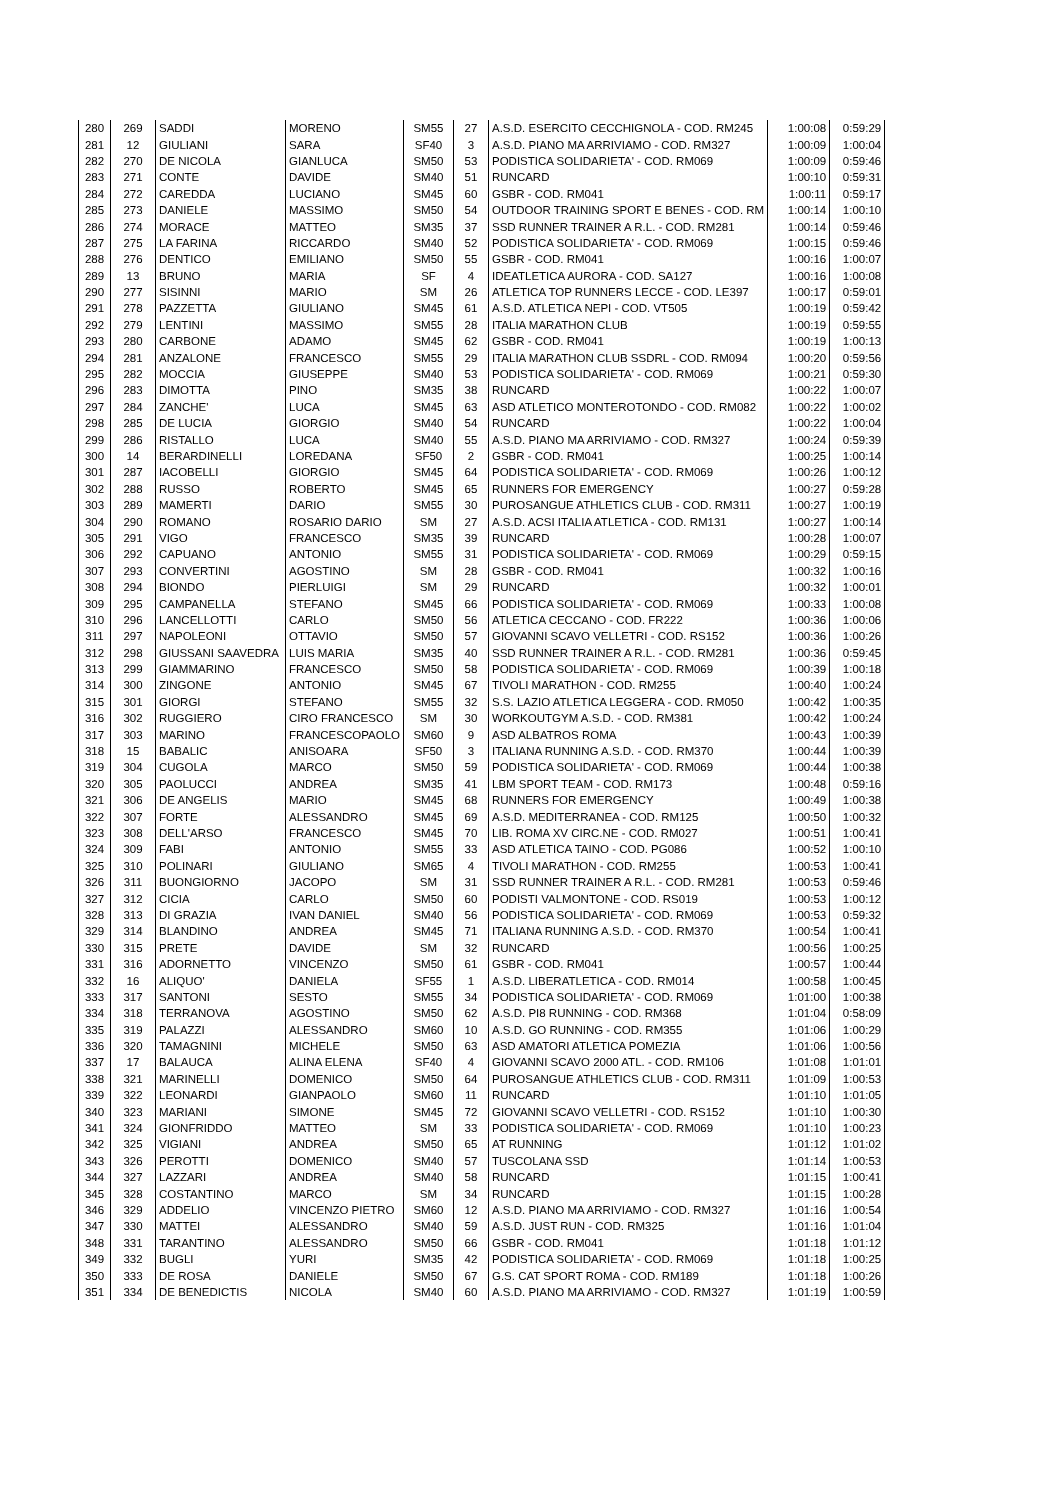| 280 | 269 | SADDI | MORENO | SM55 | 27 | A.S.D. ESERCITO CECCHIGNOLA - COD. RM245 | 1:00:08 | 0:59:29 | |
| 281 | 12 | GIULIANI | SARA | SF40 | 3 | A.S.D. PIANO MA ARRIVIAMO - COD. RM327 | 1:00:09 | 1:00:04 | |
| 282 | 270 | DE NICOLA | GIANLUCA | SM50 | 53 | PODISTICA SOLIDARIETA' - COD. RM069 | 1:00:09 | 0:59:46 | |
| 283 | 271 | CONTE | DAVIDE | SM40 | 51 | RUNCARD | 1:00:10 | 0:59:31 | |
| 284 | 272 | CAREDDA | LUCIANO | SM45 | 60 | GSBR - COD. RM041 | 1:00:11 | 0:59:17 | |
| 285 | 273 | DANIELE | MASSIMO | SM50 | 54 | OUTDOOR TRAINING SPORT E BENES - COD. RM | 1:00:14 | 1:00:10 | |
| 286 | 274 | MORACE | MATTEO | SM35 | 37 | SSD RUNNER TRAINER A R.L. - COD. RM281 | 1:00:14 | 0:59:46 | |
| 287 | 275 | LA FARINA | RICCARDO | SM40 | 52 | PODISTICA SOLIDARIETA' - COD. RM069 | 1:00:15 | 0:59:46 | |
| 288 | 276 | DENTICO | EMILIANO | SM50 | 55 | GSBR - COD. RM041 | 1:00:16 | 1:00:07 | |
| 289 | 13 | BRUNO | MARIA | SF | 4 | IDEATLETICA AURORA - COD. SA127 | 1:00:16 | 1:00:08 | |
| 290 | 277 | SISINNI | MARIO | SM | 26 | ATLETICA TOP RUNNERS LECCE - COD. LE397 | 1:00:17 | 0:59:01 | |
| 291 | 278 | PAZZETTA | GIULIANO | SM45 | 61 | A.S.D. ATLETICA NEPI - COD. VT505 | 1:00:19 | 0:59:42 | |
| 292 | 279 | LENTINI | MASSIMO | SM55 | 28 | ITALIA MARATHON CLUB | 1:00:19 | 0:59:55 | |
| 293 | 280 | CARBONE | ADAMO | SM45 | 62 | GSBR - COD. RM041 | 1:00:19 | 1:00:13 | |
| 294 | 281 | ANZALONE | FRANCESCO | SM55 | 29 | ITALIA MARATHON CLUB SSDRL - COD. RM094 | 1:00:20 | 0:59:56 | |
| 295 | 282 | MOCCIA | GIUSEPPE | SM40 | 53 | PODISTICA SOLIDARIETA' - COD. RM069 | 1:00:21 | 0:59:30 | |
| 296 | 283 | DIMOTTA | PINO | SM35 | 38 | RUNCARD | 1:00:22 | 1:00:07 | |
| 297 | 284 | ZANCHE' | LUCA | SM45 | 63 | ASD ATLETICO MONTEROTONDO - COD. RM082 | 1:00:22 | 1:00:02 | |
| 298 | 285 | DE LUCIA | GIORGIO | SM40 | 54 | RUNCARD | 1:00:22 | 1:00:04 | |
| 299 | 286 | RISTALLO | LUCA | SM40 | 55 | A.S.D. PIANO MA ARRIVIAMO - COD. RM327 | 1:00:24 | 0:59:39 | |
| 300 | 14 | BERARDINELLI | LOREDANA | SF50 | 2 | GSBR - COD. RM041 | 1:00:25 | 1:00:14 | |
| 301 | 287 | IACOBELLI | GIORGIO | SM45 | 64 | PODISTICA SOLIDARIETA' - COD. RM069 | 1:00:26 | 1:00:12 | |
| 302 | 288 | RUSSO | ROBERTO | SM45 | 65 | RUNNERS FOR EMERGENCY | 1:00:27 | 0:59:28 | |
| 303 | 289 | MAMERTI | DARIO | SM55 | 30 | PUROSANGUE ATHLETICS CLUB - COD. RM311 | 1:00:27 | 1:00:19 | |
| 304 | 290 | ROMANO | ROSARIO DARIO | SM | 27 | A.S.D. ACSI ITALIA ATLETICA - COD. RM131 | 1:00:27 | 1:00:14 | |
| 305 | 291 | VIGO | FRANCESCO | SM35 | 39 | RUNCARD | 1:00:28 | 1:00:07 | |
| 306 | 292 | CAPUANO | ANTONIO | SM55 | 31 | PODISTICA SOLIDARIETA' - COD. RM069 | 1:00:29 | 0:59:15 | |
| 307 | 293 | CONVERTINI | AGOSTINO | SM | 28 | GSBR - COD. RM041 | 1:00:32 | 1:00:16 | |
| 308 | 294 | BIONDO | PIERLUIGI | SM | 29 | RUNCARD | 1:00:32 | 1:00:01 | |
| 309 | 295 | CAMPANELLA | STEFANO | SM45 | 66 | PODISTICA SOLIDARIETA' - COD. RM069 | 1:00:33 | 1:00:08 | |
| 310 | 296 | LANCELLOTTI | CARLO | SM50 | 56 | ATLETICA CECCANO - COD. FR222 | 1:00:36 | 1:00:06 | |
| 311 | 297 | NAPOLEONI | OTTAVIO | SM50 | 57 | GIOVANNI SCAVO VELLETRI - COD. RS152 | 1:00:36 | 1:00:26 | |
| 312 | 298 | GIUSSANI SAAVEDRA | LUIS MARIA | SM35 | 40 | SSD RUNNER TRAINER A R.L. - COD. RM281 | 1:00:36 | 0:59:45 | |
| 313 | 299 | GIAMMARINO | FRANCESCO | SM50 | 58 | PODISTICA SOLIDARIETA' - COD. RM069 | 1:00:39 | 1:00:18 | |
| 314 | 300 | ZINGONE | ANTONIO | SM45 | 67 | TIVOLI MARATHON - COD. RM255 | 1:00:40 | 1:00:24 | |
| 315 | 301 | GIORGI | STEFANO | SM55 | 32 | S.S. LAZIO ATLETICA LEGGERA - COD. RM050 | 1:00:42 | 1:00:35 | |
| 316 | 302 | RUGGIERO | CIRO FRANCESCO | SM | 30 | WORKOUTGYM A.S.D. - COD. RM381 | 1:00:42 | 1:00:24 | |
| 317 | 303 | MARINO | FRANCESCOPAOLO | SM60 | 9 | ASD ALBATROS ROMA | 1:00:43 | 1:00:39 | |
| 318 | 15 | BABALIC | ANISOARA | SF50 | 3 | ITALIANA RUNNING A.S.D. - COD. RM370 | 1:00:44 | 1:00:39 | |
| 319 | 304 | CUGOLA | MARCO | SM50 | 59 | PODISTICA SOLIDARIETA' - COD. RM069 | 1:00:44 | 1:00:38 | |
| 320 | 305 | PAOLUCCI | ANDREA | SM35 | 41 | LBM SPORT TEAM - COD. RM173 | 1:00:48 | 0:59:16 | |
| 321 | 306 | DE ANGELIS | MARIO | SM45 | 68 | RUNNERS FOR EMERGENCY | 1:00:49 | 1:00:38 | |
| 322 | 307 | FORTE | ALESSANDRO | SM45 | 69 | A.S.D. MEDITERRANEA - COD. RM125 | 1:00:50 | 1:00:32 | |
| 323 | 308 | DELL'ARSO | FRANCESCO | SM45 | 70 | LIB. ROMA XV CIRC.NE - COD. RM027 | 1:00:51 | 1:00:41 | |
| 324 | 309 | FABI | ANTONIO | SM55 | 33 | ASD ATLETICA TAINO - COD. PG086 | 1:00:52 | 1:00:10 | |
| 325 | 310 | POLINARI | GIULIANO | SM65 | 4 | TIVOLI MARATHON - COD. RM255 | 1:00:53 | 1:00:41 | |
| 326 | 311 | BUONGIORNO | JACOPO | SM | 31 | SSD RUNNER TRAINER A R.L. - COD. RM281 | 1:00:53 | 0:59:46 | |
| 327 | 312 | CICIA | CARLO | SM50 | 60 | PODISTI VALMONTONE - COD. RS019 | 1:00:53 | 1:00:12 | |
| 328 | 313 | DI GRAZIA | IVAN DANIEL | SM40 | 56 | PODISTICA SOLIDARIETA' - COD. RM069 | 1:00:53 | 0:59:32 | |
| 329 | 314 | BLANDINO | ANDREA | SM45 | 71 | ITALIANA RUNNING A.S.D. - COD. RM370 | 1:00:54 | 1:00:41 | |
| 330 | 315 | PRETE | DAVIDE | SM | 32 | RUNCARD | 1:00:56 | 1:00:25 | |
| 331 | 316 | ADORNETTO | VINCENZO | SM50 | 61 | GSBR - COD. RM041 | 1:00:57 | 1:00:44 | |
| 332 | 16 | ALIQUO' | DANIELA | SF55 | 1 | A.S.D. LIBERATLETICA - COD. RM014 | 1:00:58 | 1:00:45 | |
| 333 | 317 | SANTONI | SESTO | SM55 | 34 | PODISTICA SOLIDARIETA' - COD. RM069 | 1:01:00 | 1:00:38 | |
| 334 | 318 | TERRANOVA | AGOSTINO | SM50 | 62 | A.S.D. PI8 RUNNING - COD. RM368 | 1:01:04 | 0:58:09 | |
| 335 | 319 | PALAZZI | ALESSANDRO | SM60 | 10 | A.S.D. GO RUNNING - COD. RM355 | 1:01:06 | 1:00:29 | |
| 336 | 320 | TAMAGNINI | MICHELE | SM50 | 63 | ASD AMATORI ATLETICA POMEZIA | 1:01:06 | 1:00:56 | |
| 337 | 17 | BALAUCA | ALINA ELENA | SF40 | 4 | GIOVANNI SCAVO 2000 ATL. - COD. RM106 | 1:01:08 | 1:01:01 | |
| 338 | 321 | MARINELLI | DOMENICO | SM50 | 64 | PUROSANGUE ATHLETICS CLUB - COD. RM311 | 1:01:09 | 1:00:53 | |
| 339 | 322 | LEONARDI | GIANPAOLO | SM60 | 11 | RUNCARD | 1:01:10 | 1:01:05 | |
| 340 | 323 | MARIANI | SIMONE | SM45 | 72 | GIOVANNI SCAVO VELLETRI - COD. RS152 | 1:01:10 | 1:00:30 | |
| 341 | 324 | GIONFRIDDO | MATTEO | SM | 33 | PODISTICA SOLIDARIETA' - COD. RM069 | 1:01:10 | 1:00:23 | |
| 342 | 325 | VIGIANI | ANDREA | SM50 | 65 | AT RUNNING | 1:01:12 | 1:01:02 | |
| 343 | 326 | PEROTTI | DOMENICO | SM40 | 57 | TUSCOLANA SSD | 1:01:14 | 1:00:53 | |
| 344 | 327 | LAZZARI | ANDREA | SM40 | 58 | RUNCARD | 1:01:15 | 1:00:41 | |
| 345 | 328 | COSTANTINO | MARCO | SM | 34 | RUNCARD | 1:01:15 | 1:00:28 | |
| 346 | 329 | ADDELIO | VINCENZO PIETRO | SM60 | 12 | A.S.D. PIANO MA ARRIVIAMO - COD. RM327 | 1:01:16 | 1:00:54 | |
| 347 | 330 | MATTEI | ALESSANDRO | SM40 | 59 | A.S.D. JUST RUN - COD. RM325 | 1:01:16 | 1:01:04 | |
| 348 | 331 | TARANTINO | ALESSANDRO | SM50 | 66 | GSBR - COD. RM041 | 1:01:18 | 1:01:12 | |
| 349 | 332 | BUGLI | YURI | SM35 | 42 | PODISTICA SOLIDARIETA' - COD. RM069 | 1:01:18 | 1:00:25 | |
| 350 | 333 | DE ROSA | DANIELE | SM50 | 67 | G.S. CAT SPORT ROMA - COD. RM189 | 1:01:18 | 1:00:26 | |
| 351 | 334 | DE BENEDICTIS | NICOLA | SM40 | 60 | A.S.D. PIANO MA ARRIVIAMO - COD. RM327 | 1:01:19 | 1:00:59 | |